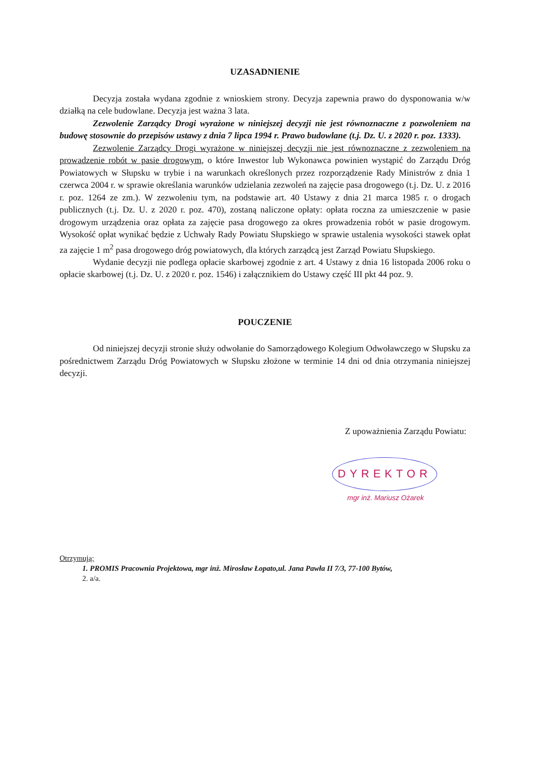UZASADNIENIE
Decyzja została wydana zgodnie z wnioskiem strony. Decyzja zapewnia prawo do dysponowania w/w działką na cele budowlane. Decyzja jest ważna 3 lata.
Zezwolenie Zarządcy Drogi wyrażone w niniejszej decyzji nie jest równoznaczne z pozwoleniem na budowę stosownie do przepisów ustawy z dnia 7 lipca 1994 r. Prawo budowlane (t.j. Dz. U. z 2020 r. poz. 1333).
Zezwolenie Zarządcy Drogi wyrażone w niniejszej decyzji nie jest równoznaczne z zezwoleniem na prowadzenie robót w pasie drogowym, o które Inwestor lub Wykonawca powinien wystąpić do Zarządu Dróg Powiatowych w Słupsku w trybie i na warunkach określonych przez rozporządzenie Rady Ministrów z dnia 1 czerwca 2004 r. w sprawie określania warunków udzielania zezwoleń na zajęcie pasa drogowego (t.j. Dz. U. z 2016 r. poz. 1264 ze zm.). W zezwoleniu tym, na podstawie art. 40 Ustawy z dnia 21 marca 1985 r. o drogach publicznych (t.j. Dz. U. z 2020 r. poz. 470), zostaną naliczone opłaty: opłata roczna za umieszczenie w pasie drogowym urządzenia oraz opłata za zajęcie pasa drogowego za okres prowadzenia robót w pasie drogowym. Wysokość opłat wynikać będzie z Uchwały Rady Powiatu Słupskiego w sprawie ustalenia wysokości stawek opłat za zajęcie 1 m<sup>2</sup> pasa drogowego dróg powiatowych, dla których zarządcą jest Zarząd Powiatu Słupskiego.
Wydanie decyzji nie podlega opłacie skarbowej zgodnie z art. 4 Ustawy z dnia 16 listopada 2006 roku o opłacie skarbowej (t.j. Dz. U. z 2020 r. poz. 1546) i załącznikiem do Ustawy część III pkt 44 poz. 9.
POUCZENIE
Od niniejszej decyzji stronie służy odwołanie do Samorządowego Kolegium Odwoławczego w Słupsku za pośrednictwem Zarządu Dróg Powiatowych w Słupsku złożone w terminie 14 dni od dnia otrzymania niniejszej decyzji.
Z upoważnienia Zarządu Powiatu:
DYREKTOR
mgr inż. Mariusz Ożarek
Otrzymują:
1. PROMIS Pracownia Projektowa, mgr inż. Mirosław Łopato,ul. Jana Pawła II 7/3, 77-100 Bytów,
2. a/a.